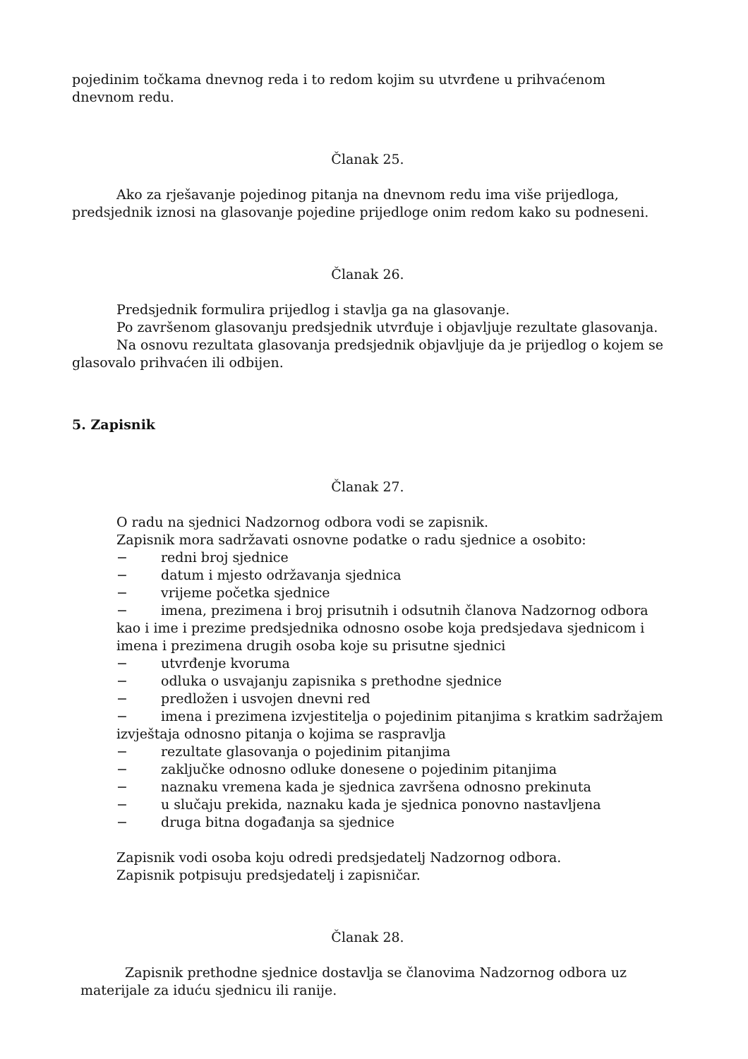pojedinim točkama dnevnog reda i to redom kojim su utvrđene u prihvaćenom dnevnom redu.
Članak 25.
Ako za rješavanje pojedinog pitanja na dnevnom redu ima više prijedloga, predsjednik iznosi na glasovanje pojedine prijedloge onim redom kako su podneseni.
Članak 26.
Predsjednik formulira prijedlog i stavlja ga na glasovanje.
Po završenom glasovanju predsjednik utvrđuje i objavljuje rezultate glasovanja.
Na osnovu rezultata glasovanja predsjednik objavljuje da je prijedlog o kojem se glasovalo prihvaćen ili odbijen.
5. Zapisnik
Članak 27.
O radu na sjednici Nadzornog odbora vodi se zapisnik.
Zapisnik mora sadržavati osnovne podatke o radu sjednice a osobito:
− redni broj sjednice
− datum i mjesto održavanja sjednica
− vrijeme početka sjednice
− imena, prezimena i broj prisutnih i odsutnih članova Nadzornog odbora kao i ime i prezime predsjednika odnosno osobe koja predsjedava sjednicom i imena i prezimena drugih osoba koje su prisutne sjednici
− utvrđenje kvoruma
− odluka o usvajanju zapisnika s prethodne sjednice
− predložen i usvojen dnevni red
− imena i prezimena izvjestitelja o pojedinim pitanjima s kratkim sadržajem izvještaja odnosno pitanja o kojima se raspravlja
− rezultate glasovanja o pojedinim pitanjima
− zaključke odnosno odluke donesene o pojedinim pitanjima
− naznaku vremena kada je sjednica završena odnosno prekinuta
− u slučaju prekida, naznaku kada je sjednica ponovno nastavljena
− druga bitna događanja sa sjednice
Zapisnik vodi osoba koju odredi predsjedatelj Nadzornog odbora.
Zapisnik potpisuju predsjedatelj i zapisničar.
Članak 28.
Zapisnik prethodne sjednice dostavlja se članovima Nadzornog odbora uz materijale za iduću sjednicu ili ranije.